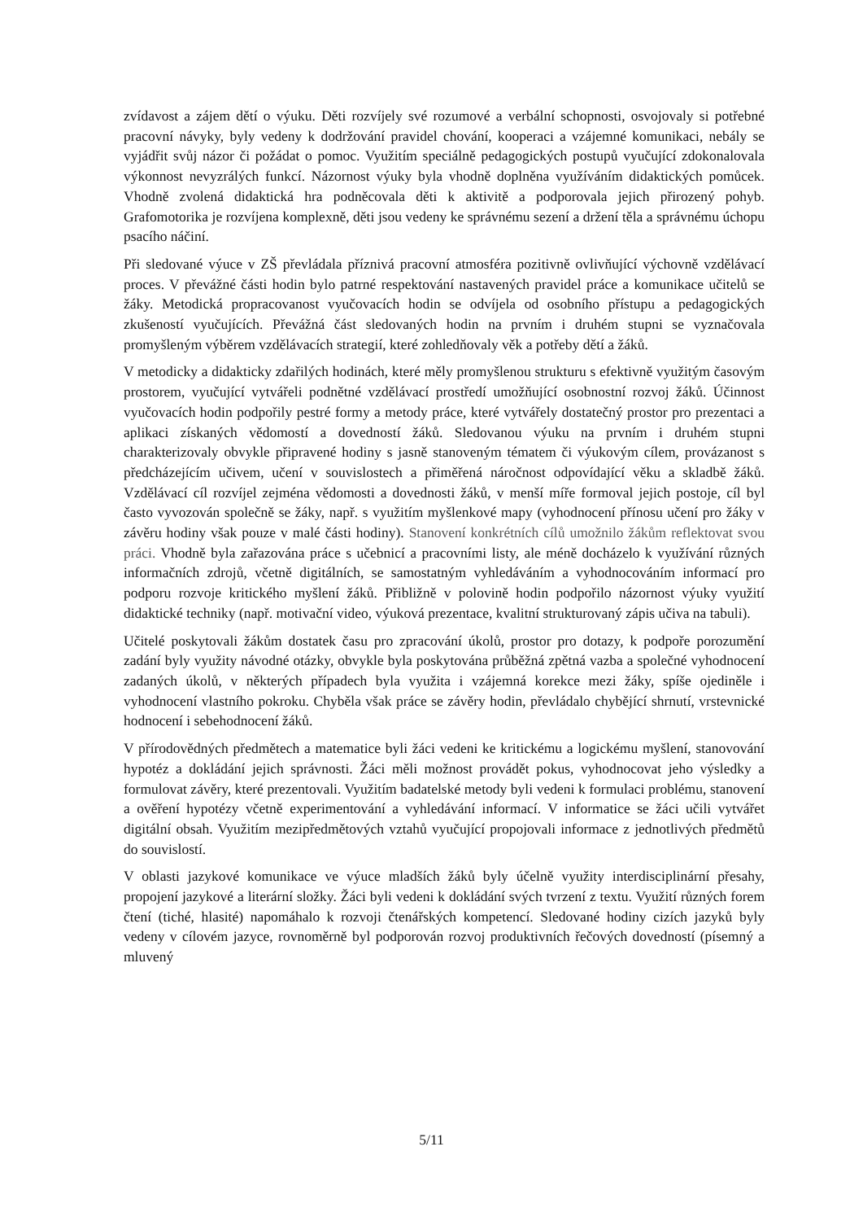zvídavost a zájem dětí o výuku. Děti rozvíjely své rozumové a verbální schopnosti, osvojovaly si potřebné pracovní návyky, byly vedeny k dodržování pravidel chování, kooperaci a vzájemné komunikaci, nebály se vyjádřit svůj názor či požádat o pomoc. Využitím speciálně pedagogických postupů vyučující zdokonalovala výkonnost nevyzrálých funkcí. Názornost výuky byla vhodně doplněna využíváním didaktických pomůcek. Vhodně zvolená didaktická hra podněcovala děti k aktivitě a podporovala jejich přirozený pohyb. Grafomotorika je rozvíjena komplexně, děti jsou vedeny ke správnému sezení a držení těla a správnému úchopu psacího náčiní.
Při sledované výuce v ZŠ převládala příznivá pracovní atmosféra pozitivně ovlivňující výchovně vzdělávací proces. V převážné části hodin bylo patrné respektování nastavených pravidel práce a komunikace učitelů se žáky. Metodická propracovanost vyučovacích hodin se odvíjela od osobního přístupu a pedagogických zkušeností vyučujících. Převážná část sledovaných hodin na prvním i druhém stupni se vyznačovala promyšleným výběrem vzdělávacích strategií, které zohledňovaly věk a potřeby dětí a žáků.
V metodicky a didakticky zdařilých hodinách, které měly promyšlenou strukturu s efektivně využitým časovým prostorem, vyučující vytvářeli podnětné vzdělávací prostředí umožňující osobnostní rozvoj žáků. Účinnost vyučovacích hodin podpořily pestré formy a metody práce, které vytvářely dostatečný prostor pro prezentaci a aplikaci získaných vědomostí a dovedností žáků. Sledovanou výuku na prvním i druhém stupni charakterizovaly obvykle připravené hodiny s jasně stanoveným tématem či výukovým cílem, provázanost s předcházejícím učivem, učení v souvislostech a přiměřená náročnost odpovídající věku a skladbě žáků. Vzdělávací cíl rozvíjel zejména vědomosti a dovednosti žáků, v menší míře formoval jejich postoje, cíl byl často vyvozován společně se žáky, např. s využitím myšlenkové mapy (vyhodnocení přínosu učení pro žáky v závěru hodiny však pouze v malé části hodiny). Stanovení konkrétních cílů umožnilo žákům reflektovat svou práci. Vhodně byla zařazována práce s učebnicí a pracovními listy, ale méně docházelo k využívání různých informačních zdrojů, včetně digitálních, se samostatným vyhledáváním a vyhodnocováním informací pro podporu rozvoje kritického myšlení žáků. Přibližně v polovině hodin podpořilo názornost výuky využití didaktické techniky (např. motivační video, výuková prezentace, kvalitní strukturovaný zápis učiva na tabuli).
Učitelé poskytovali žákům dostatek času pro zpracování úkolů, prostor pro dotazy, k podpoře porozumění zadání byly využity návodné otázky, obvykle byla poskytována průběžná zpětná vazba a společné vyhodnocení zadaných úkolů, v některých případech byla využita i vzájemná korekce mezi žáky, spíše ojediněle i vyhodnocení vlastního pokroku. Chyběla však práce se závěry hodin, převládalo chybějící shrnutí, vrstevnické hodnocení i sebehodnocení žáků.
V přírodovědných předmětech a matematice byli žáci vedeni ke kritickému a logickému myšlení, stanovování hypotéz a dokládání jejich správnosti. Žáci měli možnost provádět pokus, vyhodnocovat jeho výsledky a formulovat závěry, které prezentovali. Využitím badatelské metody byli vedeni k formulaci problému, stanovení a ověření hypotézy včetně experimentování a vyhledávání informací. V informatice se žáci učili vytvářet digitální obsah. Využitím mezipředmětových vztahů vyučující propojovali informace z jednotlivých předmětů do souvislostí.
V oblasti jazykové komunikace ve výuce mladších žáků byly účelně využity interdisciplinární přesahy, propojení jazykové a literární složky. Žáci byli vedeni k dokládání svých tvrzení z textu. Využití různých forem čtení (tiché, hlasité) napomáhalo k rozvoji čtenářských kompetencí. Sledované hodiny cizích jazyků byly vedeny v cílovém jazyce, rovnoměrně byl podporován rozvoj produktivních řečových dovedností (písemný a mluvený
5/11